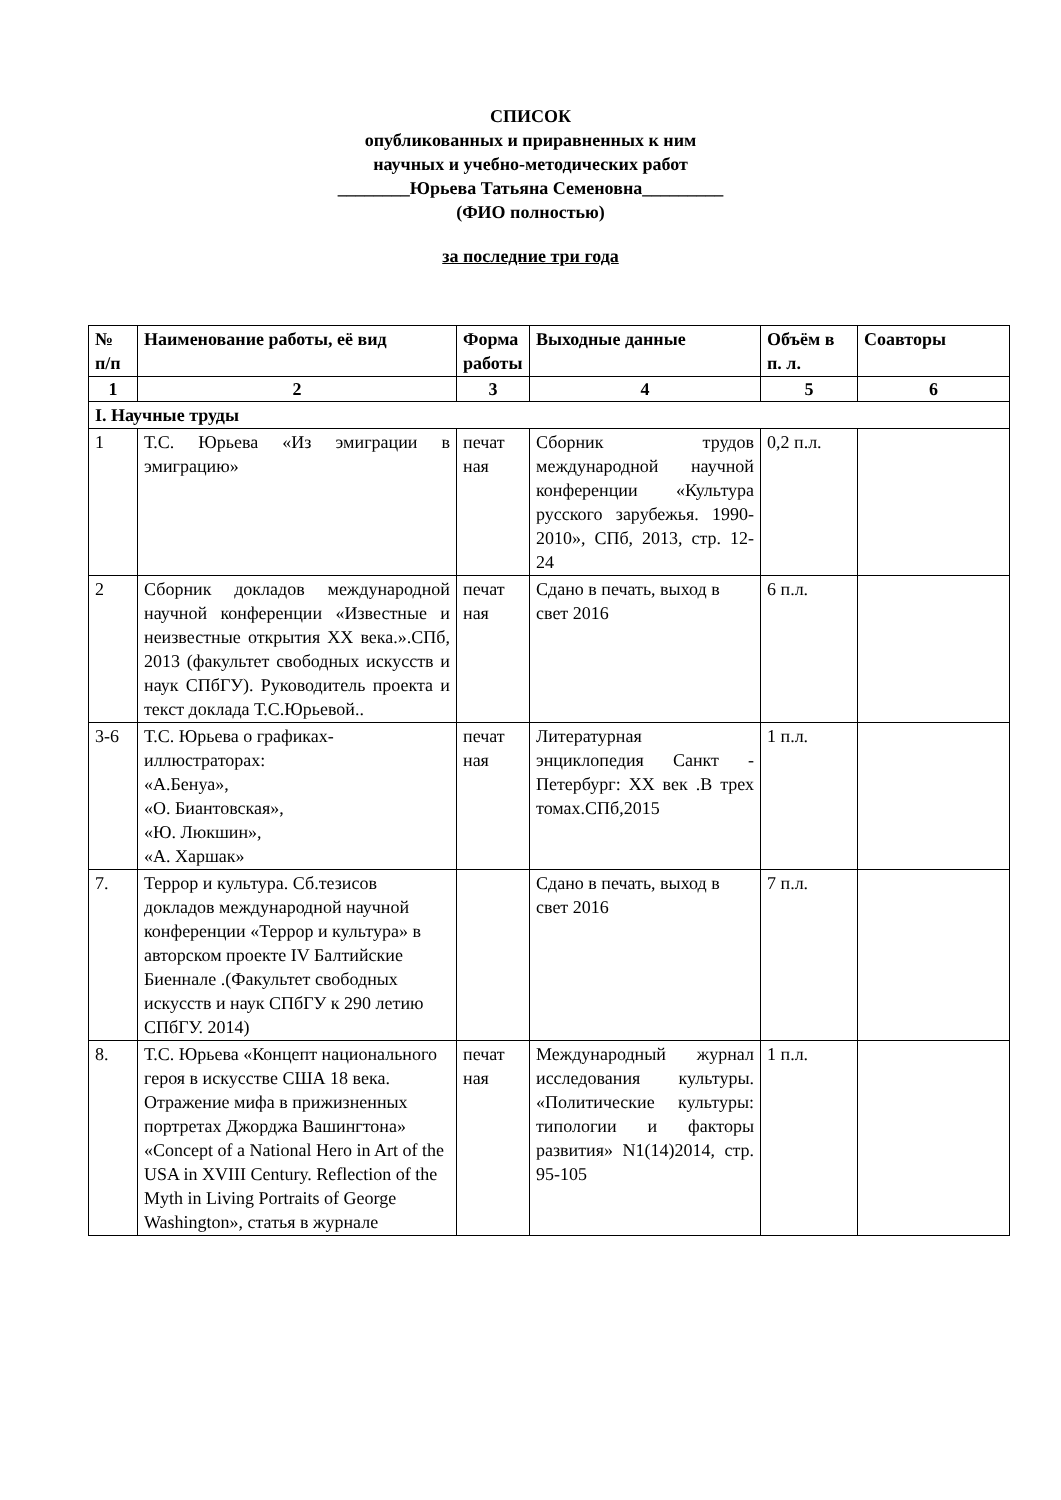СПИСОК
опубликованных и приравненных к ним
научных и учебно-методических работ
________Юрьева Татьяна Семеновна_________
(ФИО полностью)
за последние три года
| № п/п | Наименование работы, её вид | Форма работы | Выходные данные | Объём в п. л. | Соавторы |
| --- | --- | --- | --- | --- | --- |
| 1 | 2 | 3 | 4 | 5 | 6 |
| I. Научные труды | | | | | |
| 1 | Т.С. Юрьева «Из эмиграции в эмиграцию» | печат ная | Сборник трудов международной научной конференции «Культура русского зарубежья. 1990- 2010», СПб, 2013, стр. 12- 24 | 0,2 п.л. | |
| 2 | Сборник докладов международной научной конференции «Известные и неизвестные открытия XX века.».СПб, 2013 (факультет свободных искусств и наук СПбГУ). Руководитель проекта и текст доклада Т.С.Юрьевой.. | печат ная | Сдано в печать, выход в свет 2016 | 6 п.л. | |
| 3-6 | Т.С. Юрьева о графиках-иллюстраторах: «А.Бенуа», «О. Биантовская», «Ю. Люкшин», «А. Харшак» | печат ная | Литературная энциклопедия Санкт - Петербург: XX век .В трех томах.СПб,2015 | 1 п.л. | |
| 7. | Террор и культура. Сб.тезисов докладов международной научной конференции «Террор и культура» в авторском проекте IV Балтийские Биеннале .(Факультет свободных искусств и наук СПбГУ к 290 летию СПбГУ. 2014) | | Сдано в печать, выход в свет 2016 | 7 п.л. | |
| 8. | Т.С. Юрьева «Концепт национального героя в искусстве США 18 века. Отражение мифа в прижизненных портретах Джорджа Вашингтона» «Concept of a National Hero in Art of the USA in XVIII Century. Reflection of the Myth in Living Portraits of George Washington», статья в журнале | печат ная | Международный журнал исследования культуры. «Политические культуры: типологии и факторы развития» N1(14)2014, стр. 95-105 | 1 п.л. | |